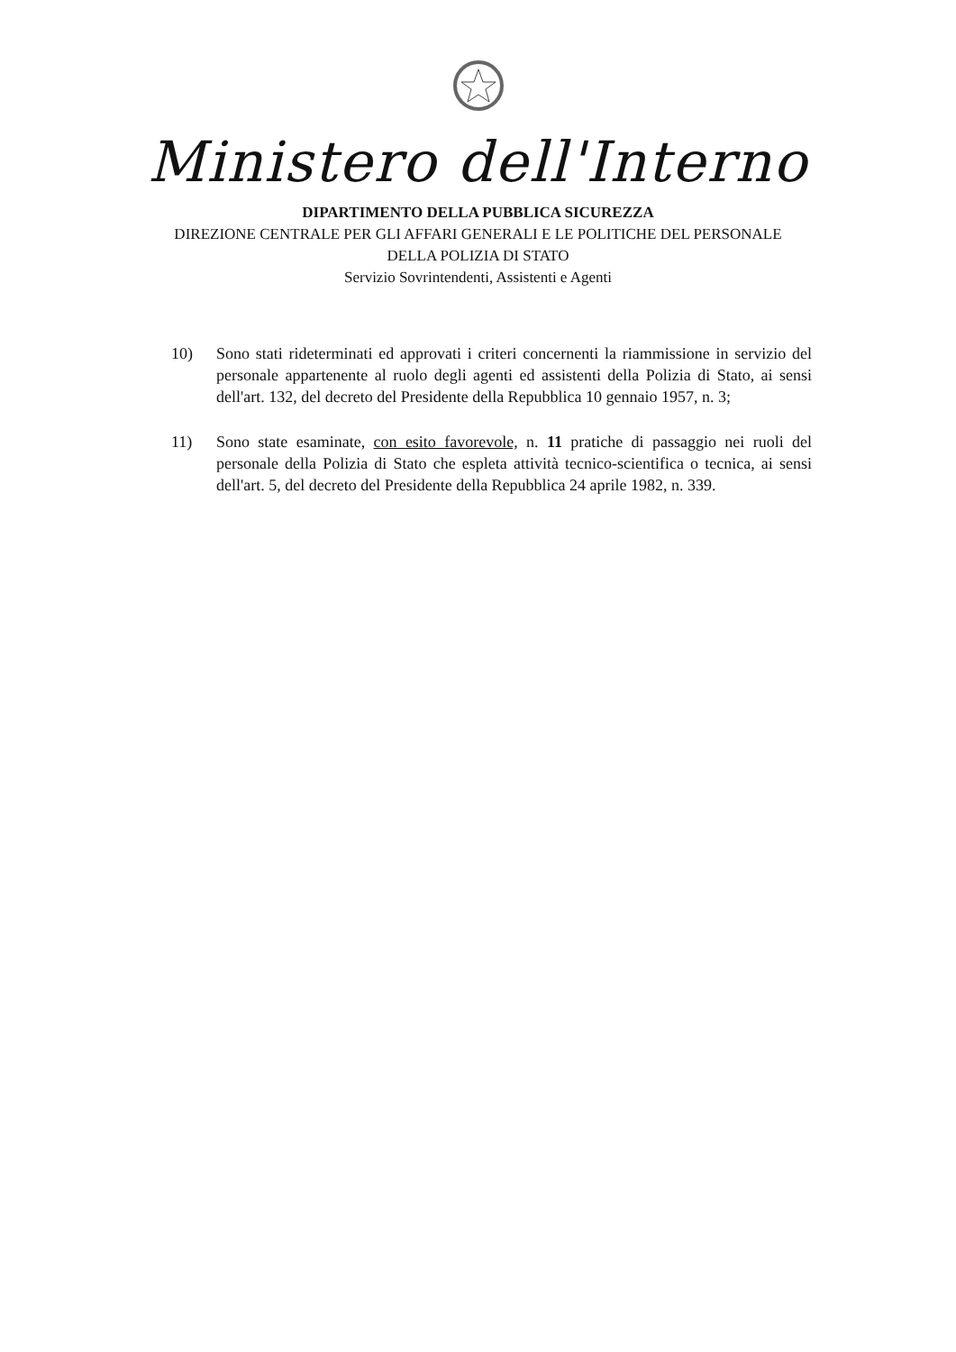Ministero dell'Interno
DIPARTIMENTO DELLA PUBBLICA SICUREZZA
DIREZIONE CENTRALE PER GLI AFFARI GENERALI E LE POLITICHE DEL PERSONALE
DELLA POLIZIA DI STATO
Servizio Sovrintendenti, Assistenti e Agenti
10) Sono stati rideterminati ed approvati i criteri concernenti la riammissione in servizio del personale appartenente al ruolo degli agenti ed assistenti della Polizia di Stato, ai sensi dell'art. 132, del decreto del Presidente della Repubblica 10 gennaio 1957, n. 3;
11) Sono state esaminate, con esito favorevole, n. 11 pratiche di passaggio nei ruoli del personale della Polizia di Stato che espleta attività tecnico-scientifica o tecnica, ai sensi dell'art. 5, del decreto del Presidente della Repubblica 24 aprile 1982, n. 339.